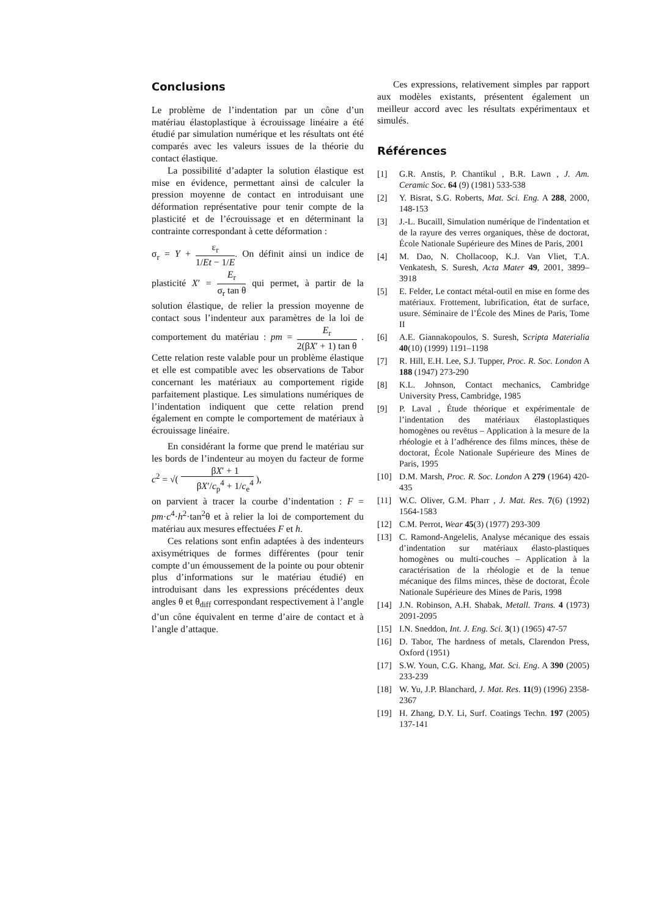Conclusions
Le problème de l’indentation par un cône d’un matériau élastoplastique à écrouissage linéaire a été étudié par simulation numérique et les résultats ont été comparés avec les valeurs issues de la théorie du contact élastique.
La possibilité d’adapter la solution élastique est mise en évidence, permettant ainsi de calculer la pression moyenne de contact en introduisant une déformation représentative pour tenir compte de la plasticité et de l’écrouissage et en déterminant la contrainte correspondant à cette déformation :
σ<sub>r</sub> = Y + ε<sub>r</sub> 1/Et − 1/E. On définit ainsi un indice de plasticité X′ = E<sub>r</sub> σ<sub>r</sub> tan θ qui permet, à partir de la solution élastique, de relier la pression moyenne de contact sous l’indenteur aux paramètres de la loi de comportement du matériau : pm = E<sub>r</sub> 2(βX′ + 1) tan θ . Cette relation reste valable pour un problème élastique et elle est compatible avec les observations de Tabor concernant les matériaux au comportement rigide parfaitement plastique. Les simulations numériques de l’indentation indiquent que cette relation prend également en compte le comportement de matériaux à écrouissage linéaire.
En considérant la forme que prend le matériau sur les bords de l’indenteur au moyen du facteur de forme c<sup>2</sup> = √( βX′ + 1 βX′/c<sub>p</sub><sup>4</sup> + 1/c<sub>e</sub><sup>4</sup> ),
on parvient à tracer la courbe d’indentation : F = pm·c<sup>4</sup>·h<sup>2</sup>·tan<sup>2</sup>θ et à relier la loi de comportement du matériau aux mesures effectuées F et h.
Ces relations sont enfin adaptées à des indenteurs axisymétriques de formes différentes (pour tenir compte d’un émoussement de la pointe ou pour obtenir plus d’informations sur le matériau étudié) en introduisant dans les expressions précédentes deux angles θ et θ<sub>diff</sub> correspondant respectivement à l’angle d’un cône équivalent en terme d’aire de contact et à l’angle d’attaque.
Ces expressions, relativement simples par rapport aux modèles existants, présentent également un meilleur accord avec les résultats expérimentaux et simulés.
Références
[1] G.R. Anstis, P. Chantikul , B.R. Lawn , J. Am. Ceramic Soc. 64 (9) (1981) 533-538
[2] Y. Bisrat, S.G. Roberts, Mat. Sci. Eng. A 288, 2000, 148-153
[3] J.-L. Bucaill, Simulation numérique de l'indentation et de la rayure des verres organiques, thèse de doctorat, École Nationale Supérieure des Mines de Paris, 2001
[4] M. Dao, N. Chollacoop, K.J. Van Vliet, T.A. Venkatesh, S. Suresh, Acta Mater 49, 2001, 3899–3918
[5] E. Felder, Le contact métal-outil en mise en forme des matériaux. Frottement, lubrification, état de surface, usure. Séminaire de l’École des Mines de Paris, Tome II
[6] A.E. Giannakopoulos, S. Suresh, Scripta Materialia 40(10) (1999) 1191–1198
[7] R. Hill, E.H. Lee, S.J. Tupper, Proc. R. Soc. London A 188 (1947) 273-290
[8] K.L. Johnson, Contact mechanics, Cambridge University Press, Cambridge, 1985
[9] P. Laval , Étude théorique et expérimentale de l’indentation des matériaux élastoplastiques homogènes ou revêtus – Application à la mesure de la rhéologie et à l’adhérence des films minces, thèse de doctorat, École Nationale Supérieure des Mines de Paris, 1995
[10] D.M. Marsh, Proc. R. Soc. London A 279 (1964) 420-435
[11] W.C. Oliver, G.M. Pharr , J. Mat. Res. 7(6) (1992) 1564-1583
[12] C.M. Perrot, Wear 45(3) (1977) 293-309
[13] C. Ramond-Angelelis, Analyse mécanique des essais d’indentation sur matériaux élasto-plastiques homogènes ou multi-couches – Application à la caractérisation de la rhéologie et de la tenue mécanique des films minces, thèse de doctorat, École Nationale Supérieure des Mines de Paris, 1998
[14] J.N. Robinson, A.H. Shabak, Metall. Trans. 4 (1973) 2091-2095
[15] I.N. Sneddon, Int. J. Eng. Sci. 3(1) (1965) 47-57
[16] D. Tabor, The hardness of metals, Clarendon Press, Oxford (1951)
[17] S.W. Youn, C.G. Khang, Mat. Sci. Eng. A 390 (2005) 233-239
[18] W. Yu, J.P. Blanchard, J. Mat. Res. 11(9) (1996) 2358-2367
[19] H. Zhang, D.Y. Li, Surf. Coatings Techn. 197 (2005) 137-141